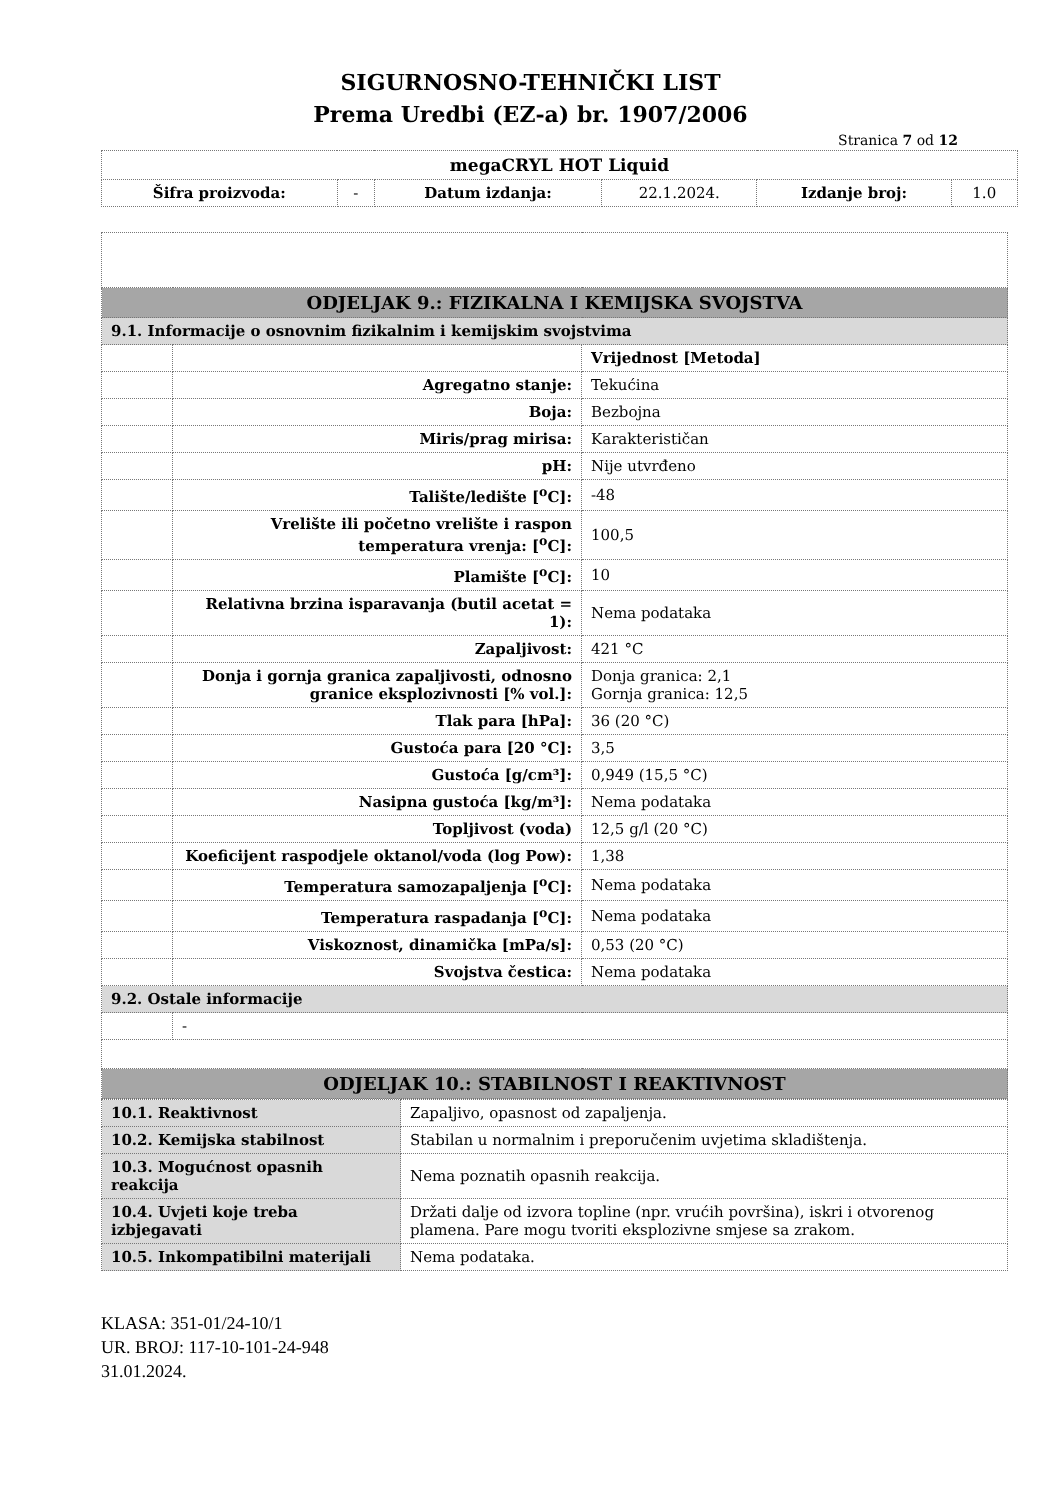SIGURNOSNO-TEHNIČKI LIST
Prema Uredbi (EZ-a) br. 1907/2006
Stranica 7 od 12
| megaCRYL HOT Liquid | | | | | |
| Šifra proizvoda: | - | Datum izdanja: | 22.1.2024. | Izdanje broj: | 1.0 |
| ODJELJAK 9.: FIZIKALNA I KEMIJSKA SVOJSTVA | | |
| 9.1. Informacije o osnovnim fizikalnim i kemijskim svojstvima | | |
| | | Vrijednost [Metoda] |
| | Agregatno stanje: | Tekućina |
| | Boja: | Bezbojna |
| | Miris/prag mirisa: | Karakterističan |
| | pH: | Nije utvrđeno |
| | Talište/ledište [<sup>o</sup>C]: | -48 |
| | Vrelište ili početno vrelište i raspon temperatura vrenja: [<sup>o</sup>C]: | 100,5 |
| | Plamište [<sup>o</sup>C]: | 10 |
| | Relativna brzina isparavanja (butil acetat = 1): | Nema podataka |
| | Zapaljivost: | 421 °C |
| | Donja i gornja granica zapaljivosti, odnosno granice eksplozivnosti [% vol.]: | Donja granica: 2,1 Gornja granica: 12,5 |
| | Tlak para [hPa]: | 36 (20 °C) |
| | Gustoća para [20 °C]: | 3,5 |
| | Gustoća [g/cm³]: | 0,949 (15,5 °C) |
| | Nasipna gustoća [kg/m³]: | Nema podataka |
| | Topljivost (voda) | 12,5 g/l (20 °C) |
| | Koeficijent raspodjele oktanol/voda (log Pow): | 1,38 |
| | Temperatura samozapaljenja [<sup>o</sup>C]: | Nema podataka |
| | Temperatura raspadanja [<sup>o</sup>C]: | Nema podataka |
| | Viskoznost, dinamička [mPa/s]: | 0,53 (20 °C) |
| | Svojstva čestica: | Nema podataka |
| 9.2. Ostale informacije | | |
| | - | |
| ODJELJAK 10.: STABILNOST I REAKTIVNOST | | |
| 10.1. Reaktivnost | Zapaljivo, opasnost od zapaljenja. |
| 10.2. Kemijska stabilnost | Stabilan u normalnim i preporučenim uvjetima skladištenja. |
| 10.3. Mogućnost opasnih reakcija | Nema poznatih opasnih reakcija. |
| 10.4. Uvjeti koje treba izbjegavati | Držati dalje od izvora topline (npr. vrućih površina), iskri i otvorenog plamena. Pare mogu tvoriti eksplozivne smjese sa zrakom. |
| 10.5. Inkompatibilni materijali | Nema podataka. |
KLASA: 351-01/24-10/1
UR. BROJ: 117-10-101-24-948
31.01.2024.